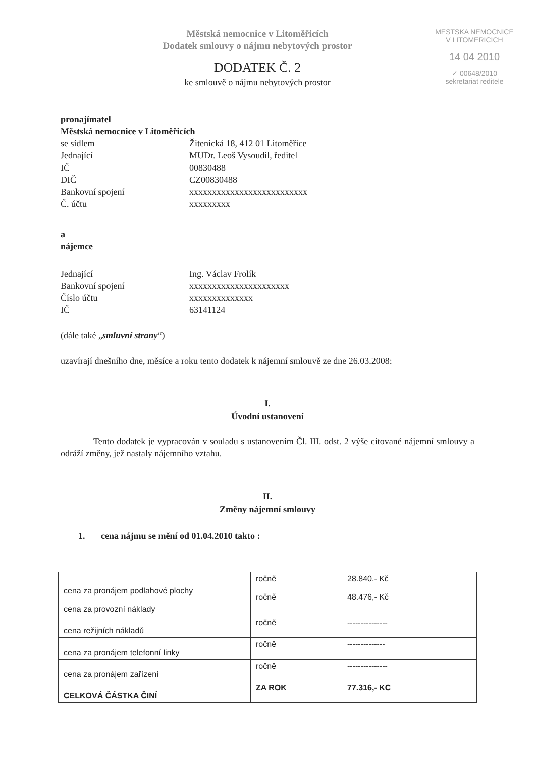Městská nemocnice v Litoměřicích
Dodatek smlouvy o nájmu nebytových prostor
DODATEK Č. 2
ke smlouvě o nájmu nebytových prostor
MESTSKA NEMOCNICE
V LITOMERICICH
14 04 2010
✓ 00648/2010
sekretariat reditele
pronajímatel
Městská nemocnice v Litoměřicích
se sídlem Žitenická 18, 412 01 Litoměřice
Jednající MUDr. Leoš Vysoudil, ředitel
IČ 00830488
DIČ CZ00830488
Bankovní spojení xxxxxxxxxxxxxxxxxxxxxxxxxx
Č. účtu xxxxxxxxx
a
nájemce
Jednající Ing. Václav Frolík
Bankovní spojení xxxxxxxxxxxxxxxxxxxxxx
Číslo účtu xxxxxxxxxxxxxx
IČ 63141124
(dále také „smluvní strany“)
uzavírají dnešního dne, měsíce a roku tento dodatek k nájemní smlouvě ze dne 26.03.2008:
I.
Úvodní ustanovení
Tento dodatek je vypracován v souladu s ustanovením Čl. III. odst. 2 výše citované nájemní smlouvy a odráží změny, jež nastaly nájemního vztahu.
II.
Změny nájemní smlouvy
1. cena nájmu se mění od 01.04.2010 takto :
| cena za pronájem podlahové plochy cena za provozní náklady | ročně ročně | 28.840,- Kč 48.476,- Kč |
| cena režijních nákladů | ročně | --------------- |
| cena za pronájem telefonní linky | ročně | -------------- |
| cena za pronájem zařízení | ročně | --------------- |
| CELKOVÁ ČÁSTKA ČINÍ | ZA ROK | 77.316,- KC |